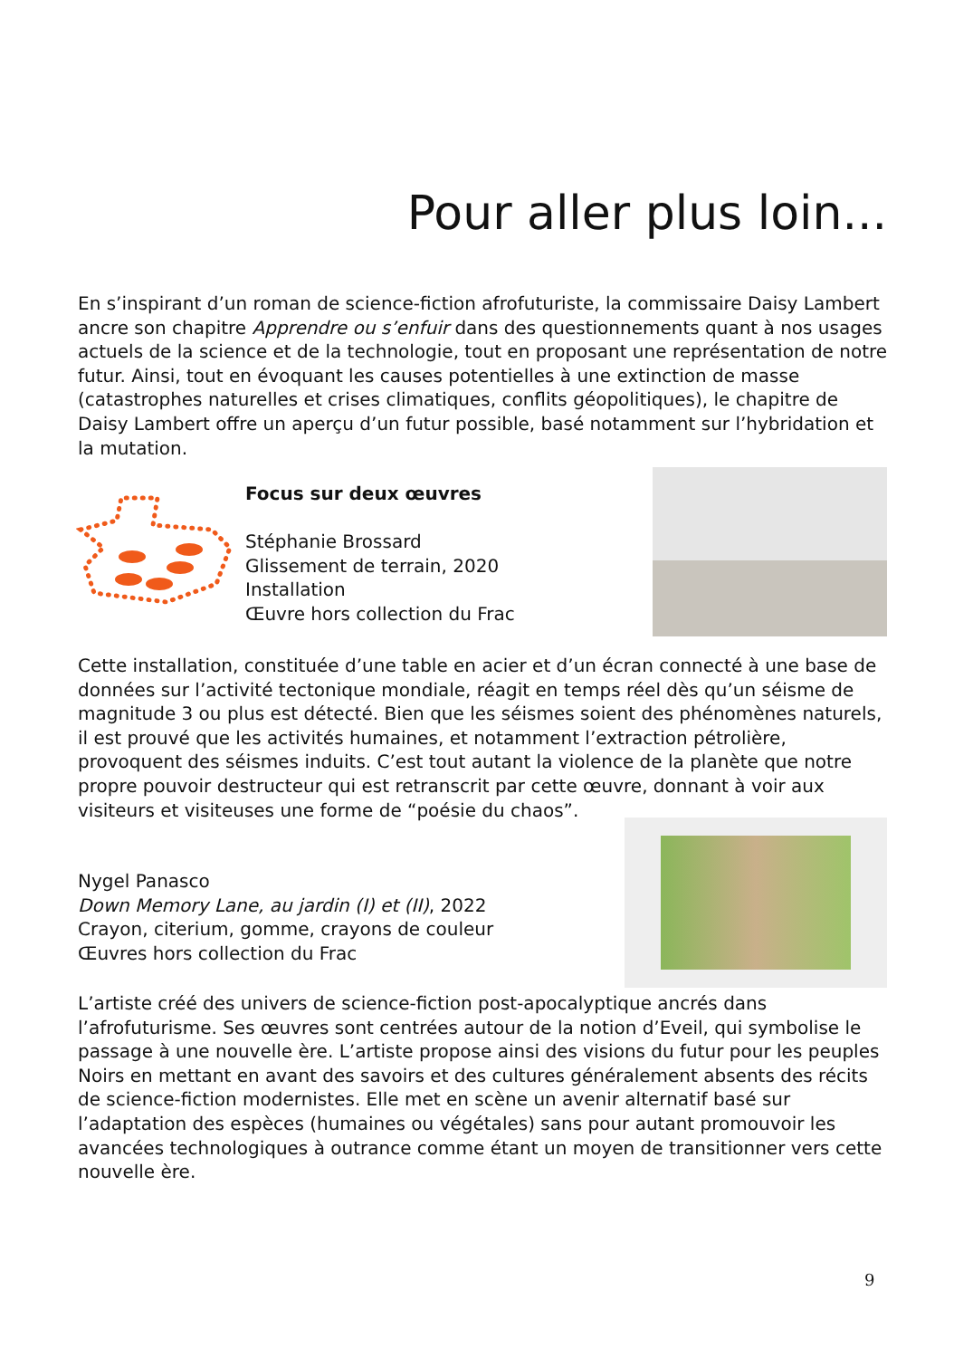Pour aller plus loin...
En s’inspirant d’un roman de science-fiction afrofuturiste, la commissaire Daisy Lambert ancre son chapitre Apprendre ou s’enfuir dans des questionnements quant à nos usages actuels de la science et de la technologie, tout en proposant une représentation de notre futur. Ainsi, tout en évoquant les causes potentielles à une extinction de masse (catastrophes naturelles et crises climatiques, conflits géopolitiques), le chapitre de Daisy Lambert offre un aperçu d’un futur possible, basé notamment sur l’hybridation et la mutation.
Focus sur deux œuvres
Stéphanie Brossard
Glissement de terrain, 2020
Installation
Œuvre hors collection du Frac
Cette installation, constituée d’une table en acier et d’un écran connecté à une base de données sur l’activité tectonique mondiale, réagit en temps réel dès qu’un séisme de magnitude 3 ou plus est détecté. Bien que les séismes soient des phénomènes naturels, il est prouvé que les activités humaines, et notamment l’extraction pétrolière, provoquent des séismes induits. C’est tout autant la violence de la planète que notre propre pouvoir destructeur qui est retranscrit par cette œuvre, donnant à voir aux visiteurs et visiteuses une forme de “poésie du chaos”.
Nygel Panasco
Down Memory Lane, au jardin (I) et (II), 2022
Crayon, citerium, gomme, crayons de couleur
Œuvres hors collection du Frac
L’artiste créé des univers de science-fiction post-apocalyptique ancrés dans l’afrofuturisme. Ses œuvres sont centrées autour de la notion d’Eveil, qui symbolise le passage à une nouvelle ère. L’artiste propose ainsi des visions du futur pour les peuples Noirs en mettant en avant des savoirs et des cultures généralement absents des récits de science-fiction modernistes. Elle met en scène un avenir alternatif basé sur l’adaptation des espèces (humaines ou végétales) sans pour autant promouvoir les avancées technologiques à outrance comme étant un moyen de transitionner vers cette nouvelle ère.
9